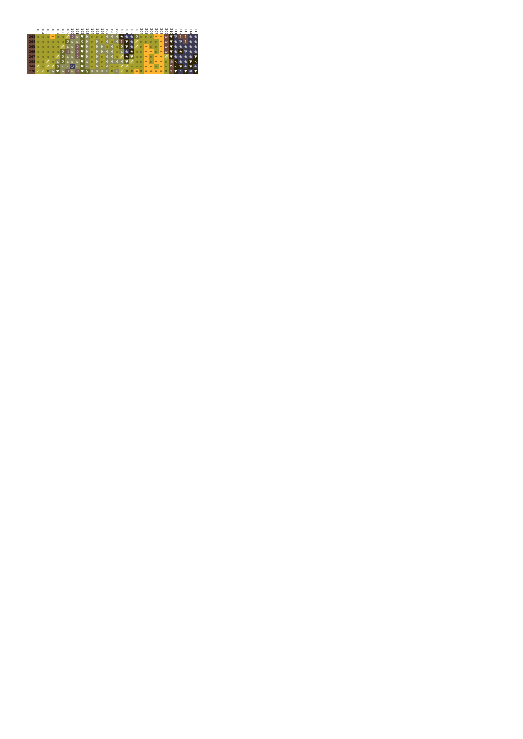| | 183 | 184 | 185 | 186 | 187 | 188 | 189 | 190 | 191 | 192 | 193 | 194 | 195 | 196 | 197 | 198 | 199 | 200 | 201 | 202 | 203 | 204 | 205 | 206 | 207 | 208 | 209 | 210 | 211 | 212 | 213 | 214 | 215 |
| --- | --- | --- | --- | --- | --- | --- | --- | --- | --- | --- | --- | --- | --- | --- | --- | --- | --- | --- | --- | --- | --- | --- | --- | --- | --- | --- | --- | --- | --- | --- | --- | --- | --- |
| 263 | ¤ | ¤ | ¤ | = | ¤ | ¤ | ♐ | ☽ | ь | ♥ | ♓ | ¤ | ¤ | ¤ | ♓ | ♓ | ♓ | ★ | ⊗ | ⊗ | ♀ | ¤ | ¤ | ¤ | = | = | ω | ▼ | Ψ | ↑ | ↑ | ⊗ | ⊗ |
| 264 | ¤ | ¤ | ¤ | ¤ | ¤ | ¤ | ♀ | ь | ь | ♀ | ♓ | ¤ | ♓ | ¤ | ♓ | ¤ | ♓ | ↑ | ▼ | ⊗ | ♐ | ¤ | ¤ | ¤ | ¤ | = | ω | ▼ | ⊗ | Ψ | ↑ | ⊗ | ⊗ |
| 265 | ¤ | ¤ | ¤ | ¤ | ¤ | ♐ | ь | ь | ☽ | ♥ | ♓ | ¤ | ♓ | ♓ | ¤ | ♓ | ¤ | ♀ | ▼ | ⊗ | ♐ | ¤ | = | ¤ | ¤ | = | ω | ▼ | ⊗ | ⊗ | ⊗ | ⊗ | ⊗ |
| 266 | ¤ | ¤ | ¤ | ¤ | ¤ | ♀ | ☽ | ь | ☽ | ♥ | ♓ | ¤ | ♓ | ♓ | ♓ | ♓ | ¤ | ь | ⊗ | ★ | ¤ | ¤ | = | = | ¤ | = | ω | ▼ | ⊗ | ★ | Ψ | ⊗ | ⊗ |
| 267 | ¤ | ¤ | ¤ | ¤ | ♐ | ♀ | ь | ь | ☽ | ♥ | ♓ | ¤ | ♓ | ¤ | ♓ | ♓ | ¤ | ♐ | ★ | ♥ | ¤ | ¤ | = | ¤ | = | = | ♐ | ▼ | ⊗ | ⊗ | ⊗ | ⊗ | ▼ |
| 268 | ¤ | ¤ | ♐ | ¤ | ь | ♀ | ь | ь | ь | ♥ | ь | ¤ | ♓ | ¤ | ♓ | ♓ | ♓ | ♓ | ♥ | ♐ | ¤ | ¤ | = | ¤ | = | = | ¤ | ◎ | ↖ | ⊗ | ⊗ | ▼ | ↖ |
| 269 | ♐ | ¤ | ♐ | ♐ | ♀ | ь | ь | ☺ | ь | ♥ | ь | ¤ | ♓ | ¤ | ♓ | ¤ | ¤ | ♐ | ♐ | ¤ | ¤ | ¤ | = | = | ¤ | = | ¤ | Ω | ↖ | ▼ | ⊗ | ▼ | ⊗ |
| 270 | ♐ | ♐ | ¤ | ь | ♥ | ь | ☽ | ь | ☽ | ♥ | ♀ | ♓ | ♓ | ♓ | ♓ | ¤ | ♓ | ♐ | ¤ | ¤ | = | ¤ | = | = | = | = | ¤ | ↑ | ▼ | ↖ | ▼ | ⊗ | ▼ |